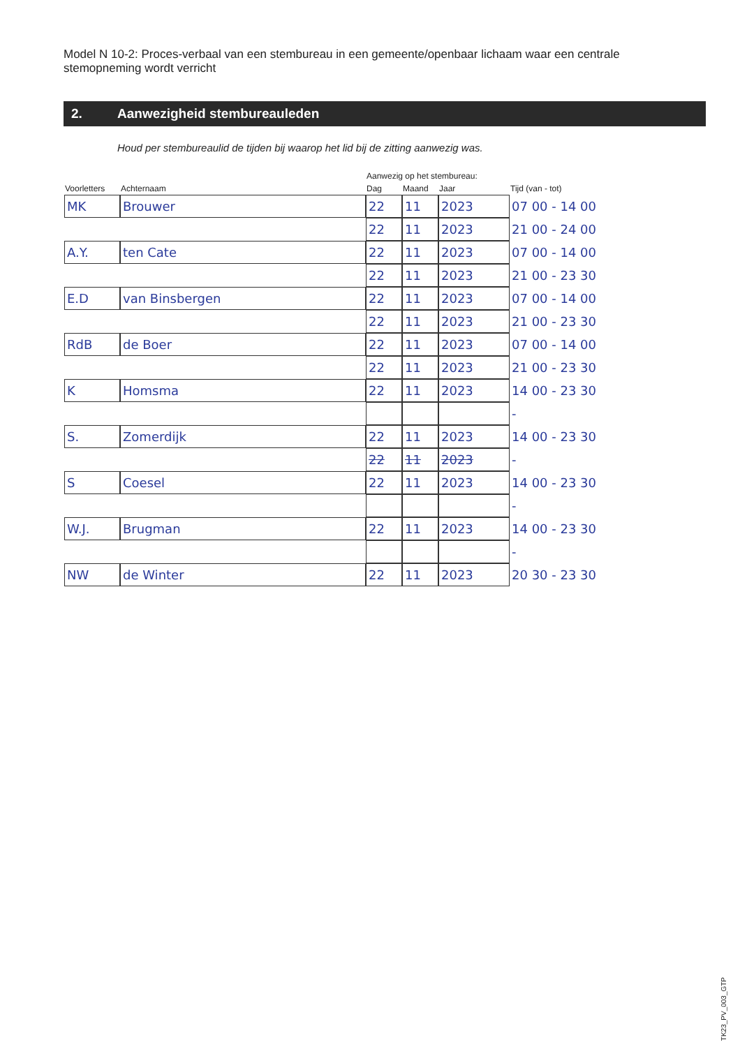Model N 10-2: Proces-verbaal van een stembureau in een gemeente/openbaar lichaam waar een centrale stemopneming wordt verricht
2. Aanwezigheid stembureauleden
Houd per stembureaulid de tijden bij waarop het lid bij de zitting aanwezig was.
| | | Aanwezig op het stembureau: | | | |
| --- | --- | --- | --- | --- | --- |
| Voorletters | Achternaam | Dag | Maand | Jaar | Tijd (van - tot) |
| MK | Brouwer | 22 | 11 | 2023 | 07 00 - 14 00 |
| | | 22 | 11 | 2023 | 21 00 - 24 00 |
| A.Y. | ten Cate | 22 | 11 | 2023 | 07 00 - 14 00 |
| | | 22 | 11 | 2023 | 21 00 - 23 30 |
| E.D | van Binsbergen | 22 | 11 | 2023 | 07 00 - 14 00 |
| | | 22 | 11 | 2023 | 21 00 - 23 30 |
| RdB | de Boer | 22 | 11 | 2023 | 07 00 - 14 00 |
| | | 22 | 11 | 2023 | 21 00 - 23 30 |
| K | Homsma | 22 | 11 | 2023 | 14 00 - 23 30 |
| | | | | | - |
| S. | Zomerdijk | 22 | 11 | 2023 | 14 00 - 23 30 |
| | | 22 | 11 | 2023 | - |
| S | Coesel | 22 | 11 | 2023 | 14 00 - 23 30 |
| | | | | | - |
| W.J. | Brugman | 22 | 11 | 2023 | 14 00 - 23 30 |
| | | | | | - |
| NW | de Winter | 22 | 11 | 2023 | 20 30 - 23 30 |
TK23_PV_003_GTP